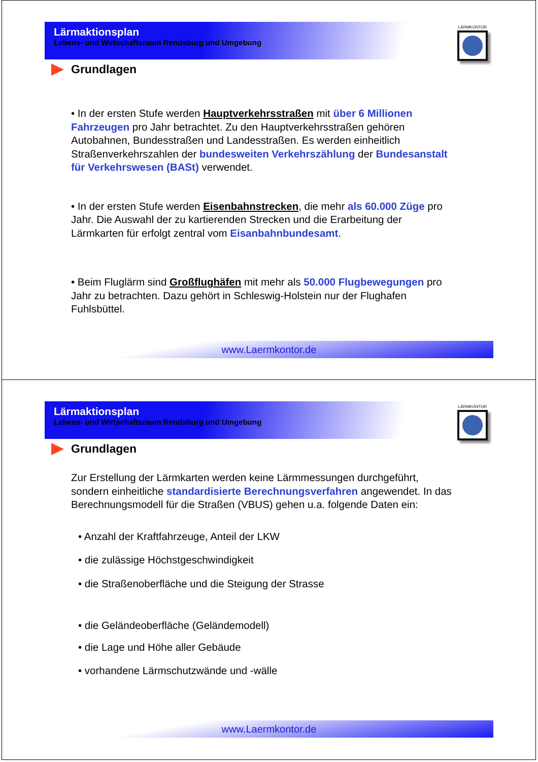Lärmaktionsplan
Lebens- und Wirtschaftsraum Rendsburg und Umgebung
LÄRMKONTOR
Grundlagen
• In der ersten Stufe werden Hauptverkehrsstraßen mit über 6 Millionen Fahrzeugen pro Jahr betrachtet. Zu den Hauptverkehrsstraßen gehören Autobahnen, Bundesstraßen und Landesstraßen. Es werden einheitlich Straßenverkehrszahlen der bundesweiten Verkehrszählung der Bundesanstalt für Verkehrswesen (BASt) verwendet.
• In der ersten Stufe werden Eisenbahnstrecken, die mehr als 60.000 Züge pro Jahr. Die Auswahl der zu kartierenden Strecken und die Erarbeitung der Lärmkarten für erfolgt zentral vom Eisanbahnbundesamt.
• Beim Fluglärm sind Großflughäfen mit mehr als 50.000 Flugbewegungen pro Jahr zu betrachten. Dazu gehört in Schleswig-Holstein nur der Flughafen Fuhlsbüttel.
www.Laermkontor.de
Lärmaktionsplan
Lebens- und Wirtschaftsraum Rendsburg und Umgebung
LÄRMKONTOR
Grundlagen
Zur Erstellung der Lärmkarten werden keine Lärmmessungen durchgeführt, sondern einheitliche standardisierte Berechnungsverfahren angewendet. In das Berechnungsmodell für die Straßen (VBUS) gehen u.a. folgende Daten ein:
• Anzahl der Kraftfahrzeuge, Anteil der LKW
• die zulässige Höchstgeschwindigkeit
• die Straßenoberfläche und die Steigung der Strasse
• die Geländeoberfläche (Geländemodell)
• die Lage und Höhe aller Gebäude
• vorhandene Lärmschutzwände und -wälle
www.Laermkontor.de